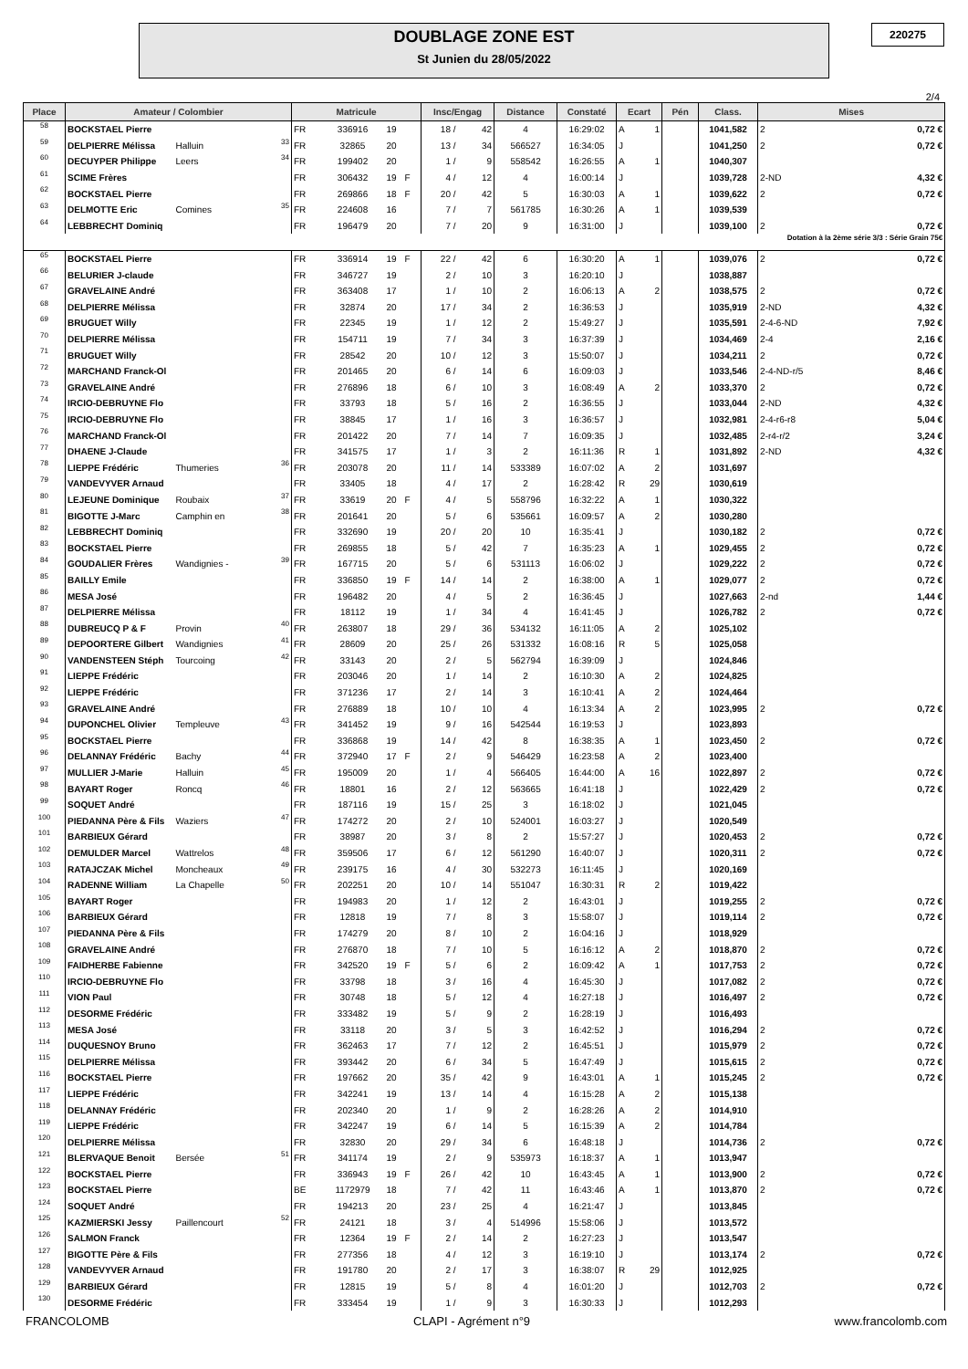DOUBLAGE ZONE EST
St Junien du 28/05/2022
220275
2/4
| Place | Amateur / Colombier | | | Matricule | | | | Insc/Engag | | Distance | Constaté | Ecart | | Pén | Class. | Mises | |
| --- | --- | --- | --- | --- | --- | --- | --- | --- | --- | --- | --- | --- | --- | --- | --- | --- | --- |
| 58 | BOCKSTAEL Pierre | | | FR | 336916 | 19 | | 18 / | 42 | 4 | 16:29:02 | A | 1 | | 1041,582 | 2 | 0,72 € |
| 59 | DELPIERRE Mélissa | Halluin | 33 | FR | 32865 | 20 | | 13 / | 34 | 566527 | 16:34:05 | J | | | 1041,250 | 2 | 0,72 € |
| 60 | DECUYPER Philippe | Leers | 34 | FR | 199402 | 20 | | 1 / | 9 | 558542 | 16:26:55 | A | 1 | | 1040,307 | | |
| 61 | SCIME Frères | | | FR | 306432 | 19 | F | 4 / | 12 | 4 | 16:00:14 | J | | | 1039,728 | 2-ND | 4,32 € |
| 62 | BOCKSTAEL Pierre | | | FR | 269866 | 18 | F | 20 / | 42 | 5 | 16:30:03 | A | 1 | | 1039,622 | 2 | 0,72 € |
| 63 | DELMOTTE Eric | Comines | 35 | FR | 224608 | 16 | | 7 / | 7 | 561785 | 16:30:26 | A | 1 | | 1039,539 | | |
| 64 | LEBBRECHT Dominiq | | | FR | 196479 | 20 | | 7 / | 20 | 9 | 16:31:00 | J | | | 1039,100 | 2 | 0,72 € |
| Dotation à la 2ème série 3/3 : Série Grain 75€ | | | | | | | | | | | | | | | | | |
| 65 | BOCKSTAEL Pierre | | | FR | 336914 | 19 | F | 22 / | 42 | 6 | 16:30:20 | A | 1 | | 1039,076 | 2 | 0,72 € |
| 66 | BELURIER J-claude | | | FR | 346727 | 19 | | 2 / | 10 | 3 | 16:20:10 | J | | | 1038,887 | | |
| 67 | GRAVELAINE André | | | FR | 363408 | 17 | | 1 / | 10 | 2 | 16:06:13 | A | 2 | | 1038,575 | 2 | 0,72 € |
| 68 | DELPIERRE Mélissa | | | FR | 32874 | 20 | | 17 / | 34 | 2 | 16:36:53 | J | | | 1035,919 | 2-ND | 4,32 € |
| 69 | BRUGUET Willy | | | FR | 22345 | 19 | | 1 / | 12 | 2 | 15:49:27 | J | | | 1035,591 | 2-4-6-ND | 7,92 € |
| 70 | DELPIERRE Mélissa | | | FR | 154711 | 19 | | 7 / | 34 | 3 | 16:37:39 | J | | | 1034,469 | 2-4 | 2,16 € |
| 71 | BRUGUET Willy | | | FR | 28542 | 20 | | 10 / | 12 | 3 | 15:50:07 | J | | | 1034,211 | 2 | 0,72 € |
| 72 | MARCHAND Franck-Ol | | | FR | 201465 | 20 | | 6 / | 14 | 6 | 16:09:03 | J | | | 1033,546 | 2-4-ND-r/5 | 8,46 € |
| 73 | GRAVELAINE André | | | FR | 276896 | 18 | | 6 / | 10 | 3 | 16:08:49 | A | 2 | | 1033,370 | 2 | 0,72 € |
| 74 | IRCIO-DEBRUYNE Flo | | | FR | 33793 | 18 | | 5 / | 16 | 2 | 16:36:55 | J | | | 1033,044 | 2-ND | 4,32 € |
| 75 | IRCIO-DEBRUYNE Flo | | | FR | 38845 | 17 | | 1 / | 16 | 3 | 16:36:57 | J | | | 1032,981 | 2-4-r6-r8 | 5,04 € |
| 76 | MARCHAND Franck-Ol | | | FR | 201422 | 20 | | 7 / | 14 | 7 | 16:09:35 | J | | | 1032,485 | 2-r4-r/2 | 3,24 € |
| 77 | DHAENE J-Claude | | | FR | 341575 | 17 | | 1 / | 3 | 2 | 16:11:36 | R | 1 | | 1031,892 | 2-ND | 4,32 € |
| 78 | LIEPPE Frédéric | Thumeries | 36 | FR | 203078 | 20 | | 11 / | 14 | 533389 | 16:07:02 | A | 2 | | 1031,697 | | |
| 79 | VANDEVYVER Arnaud | | | FR | 33405 | 18 | | 4 / | 17 | 2 | 16:28:42 | R | 29 | | 1030,619 | | |
| 80 | LEJEUNE Dominique | Roubaix | 37 | FR | 33619 | 20 | F | 4 / | 5 | 558796 | 16:32:22 | A | 1 | | 1030,322 | | |
| 81 | BIGOTTE J-Marc | Camphin en | 38 | FR | 201641 | 20 | | 5 / | 6 | 535661 | 16:09:57 | A | 2 | | 1030,280 | | |
| 82 | LEBBRECHT Dominiq | | | FR | 332690 | 19 | | 20 / | 20 | 10 | 16:35:41 | J | | | 1030,182 | 2 | 0,72 € |
| 83 | BOCKSTAEL Pierre | | | FR | 269855 | 18 | | 5 / | 42 | 7 | 16:35:23 | A | 1 | | 1029,455 | 2 | 0,72 € |
| 84 | GOUDALIER Frères | Wandignies - | 39 | FR | 167715 | 20 | | 5 / | 6 | 531113 | 16:06:02 | J | | | 1029,222 | 2 | 0,72 € |
| 85 | BAILLY Emile | | | FR | 336850 | 19 | F | 14 / | 14 | 2 | 16:38:00 | A | 1 | | 1029,077 | 2 | 0,72 € |
| 86 | MESA José | | | FR | 196482 | 20 | | 4 / | 5 | 2 | 16:36:45 | J | | | 1027,663 | 2-nd | 1,44 € |
| 87 | DELPIERRE Mélissa | | | FR | 18112 | 19 | | 1 / | 34 | 4 | 16:41:45 | J | | | 1026,782 | 2 | 0,72 € |
| 88 | DUBREUCQ P & F | Provin | 40 | FR | 263807 | 18 | | 29 / | 36 | 534132 | 16:11:05 | A | 2 | | 1025,102 | | |
| 89 | DEPOORTERE Gilbert | Wandignies | 41 | FR | 28609 | 20 | | 25 / | 26 | 531332 | 16:08:16 | R | 5 | | 1025,058 | | |
| 90 | VANDENSTEEN Stéph | Tourcoing | 42 | FR | 33143 | 20 | | 2 / | 5 | 562794 | 16:39:09 | J | | | 1024,846 | | |
| 91 | LIEPPE Frédéric | | | FR | 203046 | 20 | | 1 / | 14 | 2 | 16:10:30 | A | 2 | | 1024,825 | | |
| 92 | LIEPPE Frédéric | | | FR | 371236 | 17 | | 2 / | 14 | 3 | 16:10:41 | A | 2 | | 1024,464 | | |
| 93 | GRAVELAINE André | | | FR | 276889 | 18 | | 10 / | 10 | 4 | 16:13:34 | A | 2 | | 1023,995 | 2 | 0,72 € |
| 94 | DUPONCHEL Olivier | Templeuve | 43 | FR | 341452 | 19 | | 9 / | 16 | 542544 | 16:19:53 | J | | | 1023,893 | | |
| 95 | BOCKSTAEL Pierre | | | FR | 336868 | 19 | | 14 / | 42 | 8 | 16:38:35 | A | 1 | | 1023,450 | 2 | 0,72 € |
| 96 | DELANNAY Frédéric | Bachy | 44 | FR | 372940 | 17 | F | 2 / | 9 | 546429 | 16:23:58 | A | 2 | | 1023,400 | | |
| 97 | MULLIER J-Marie | Halluin | 45 | FR | 195009 | 20 | | 1 / | 4 | 566405 | 16:44:00 | A | 16 | | 1022,897 | 2 | 0,72 € |
| 98 | BAYART Roger | Roncq | 46 | FR | 18801 | 16 | | 2 / | 12 | 563665 | 16:41:18 | J | | | 1022,429 | 2 | 0,72 € |
| 99 | SOQUET André | | | FR | 187116 | 19 | | 15 / | 25 | 3 | 16:18:02 | J | | | 1021,045 | | |
| 100 | PIEDANNA Père & Fils | Waziers | 47 | FR | 174272 | 20 | | 2 / | 10 | 524001 | 16:03:27 | J | | | 1020,549 | | |
| 101 | BARBIEUX Gérard | | | FR | 38987 | 20 | | 3 / | 8 | 2 | 15:57:27 | J | | | 1020,453 | 2 | 0,72 € |
| 102 | DEMULDER Marcel | Wattrelos | 48 | FR | 359506 | 17 | | 6 / | 12 | 561290 | 16:40:07 | J | | | 1020,311 | 2 | 0,72 € |
| 103 | RATAJCZAK Michel | Moncheaux | 49 | FR | 239175 | 16 | | 4 / | 30 | 532273 | 16:11:45 | J | | | 1020,169 | | |
| 104 | RADENNE William | La Chapelle | 50 | FR | 202251 | 20 | | 10 / | 14 | 551047 | 16:30:31 | R | 2 | | 1019,422 | | |
| 105 | BAYART Roger | | | FR | 194983 | 20 | | 1 / | 12 | 2 | 16:43:01 | J | | | 1019,255 | 2 | 0,72 € |
| 106 | BARBIEUX Gérard | | | FR | 12818 | 19 | | 7 / | 8 | 3 | 15:58:07 | J | | | 1019,114 | 2 | 0,72 € |
| 107 | PIEDANNA Père & Fils | | | FR | 174279 | 20 | | 8 / | 10 | 2 | 16:04:16 | J | | | 1018,929 | | |
| 108 | GRAVELAINE André | | | FR | 276870 | 18 | | 7 / | 10 | 5 | 16:16:12 | A | 2 | | 1018,870 | 2 | 0,72 € |
| 109 | FAIDHERBE Fabienne | | | FR | 342520 | 19 | F | 5 / | 6 | 2 | 16:09:42 | A | 1 | | 1017,753 | 2 | 0,72 € |
| 110 | IRCIO-DEBRUYNE Flo | | | FR | 33798 | 18 | | 3 / | 16 | 4 | 16:45:30 | J | | | 1017,082 | 2 | 0,72 € |
| 111 | VION Paul | | | FR | 30748 | 18 | | 5 / | 12 | 4 | 16:27:18 | J | | | 1016,497 | 2 | 0,72 € |
| 112 | DESORME Frédéric | | | FR | 333482 | 19 | | 5 / | 9 | 2 | 16:28:19 | J | | | 1016,493 | | |
| 113 | MESA José | | | FR | 33118 | 20 | | 3 / | 5 | 3 | 16:42:52 | J | | | 1016,294 | 2 | 0,72 € |
| 114 | DUQUESNOY Bruno | | | FR | 362463 | 17 | | 7 / | 12 | 2 | 16:45:51 | J | | | 1015,979 | 2 | 0,72 € |
| 115 | DELPIERRE Mélissa | | | FR | 393442 | 20 | | 6 / | 34 | 5 | 16:47:49 | J | | | 1015,615 | 2 | 0,72 € |
| 116 | BOCKSTAEL Pierre | | | FR | 197662 | 20 | | 35 / | 42 | 9 | 16:43:01 | A | 1 | | 1015,245 | 2 | 0,72 € |
| 117 | LIEPPE Frédéric | | | FR | 342241 | 19 | | 13 / | 14 | 4 | 16:15:28 | A | 2 | | 1015,138 | | |
| 118 | DELANNAY Frédéric | | | FR | 202340 | 20 | | 1 / | 9 | 2 | 16:28:26 | A | 2 | | 1014,910 | | |
| 119 | LIEPPE Frédéric | | | FR | 342247 | 19 | | 6 / | 14 | 5 | 16:15:39 | A | 2 | | 1014,784 | | |
| 120 | DELPIERRE Mélissa | | | FR | 32830 | 20 | | 29 / | 34 | 6 | 16:48:18 | J | | | 1014,736 | 2 | 0,72 € |
| 121 | BLERVAQUE Benoit | Bersée | 51 | FR | 341174 | 19 | | 2 / | 9 | 535973 | 16:18:37 | A | 1 | | 1013,947 | | |
| 122 | BOCKSTAEL Pierre | | | FR | 336943 | 19 | F | 26 / | 42 | 10 | 16:43:45 | A | 1 | | 1013,900 | 2 | 0,72 € |
| 123 | BOCKSTAEL Pierre | | | BE | 1172979 | 18 | | 7 / | 42 | 11 | 16:43:46 | A | 1 | | 1013,870 | 2 | 0,72 € |
| 124 | SOQUET André | | | FR | 194213 | 20 | | 23 / | 25 | 4 | 16:21:47 | J | | | 1013,845 | | |
| 125 | KAZMIERSKI Jessy | Paillencourt | 52 | FR | 24121 | 18 | | 3 / | 4 | 514996 | 15:58:06 | J | | | 1013,572 | | |
| 126 | SALMON Franck | | | FR | 12364 | 19 | F | 2 / | 14 | 2 | 16:27:23 | J | | | 1013,547 | | |
| 127 | BIGOTTE Père & Fils | | | FR | 277356 | 18 | | 4 / | 12 | 3 | 16:19:10 | J | | | 1013,174 | 2 | 0,72 € |
| 128 | VANDEVYVER Arnaud | | | FR | 191780 | 20 | | 2 / | 17 | 3 | 16:38:07 | R | 29 | | 1012,925 | | |
| 129 | BARBIEUX Gérard | | | FR | 12815 | 19 | | 5 / | 8 | 4 | 16:01:20 | J | | | 1012,703 | 2 | 0,72 € |
| 130 | DESORME Frédéric | | | FR | 333454 | 19 | | 1 / | 9 | 3 | 16:30:33 | J | | | 1012,293 | | |
FRANCOLOMB CLAPI - Agrément n°9 www.francolomb.com